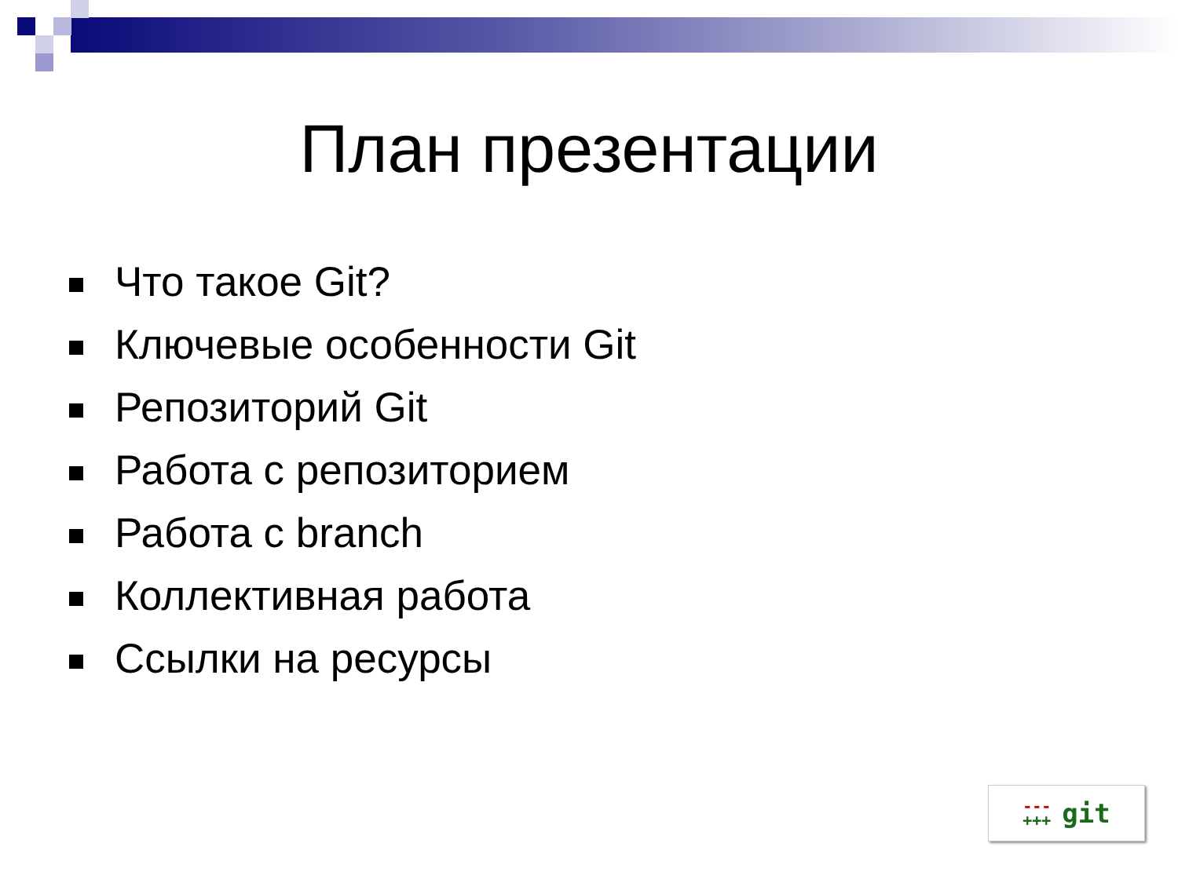План презентации
Что такое Git?
Ключевые особенности Git
Репозиторий Git
Работа с репозиторием
Работа с branch
Коллективная работа
Ссылки на ресурсы
---
+++ git